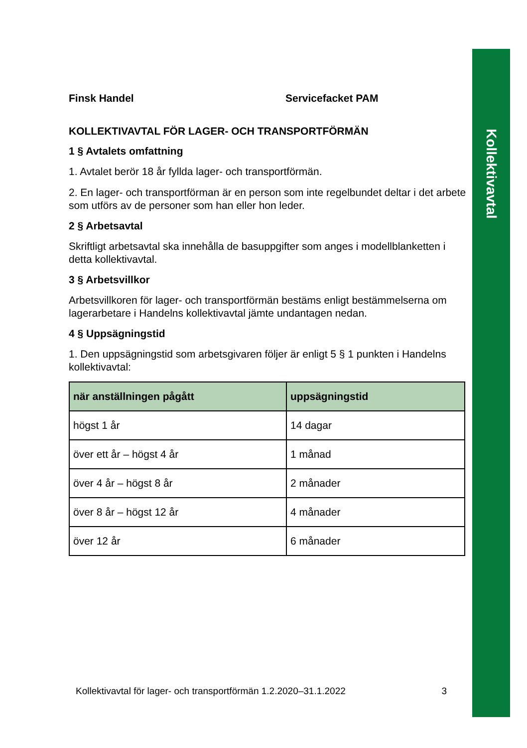Kollektivavtal
Finsk Handel Servicefacket PAM
KOLLEKTIVAVTAL FÖR LAGER- OCH TRANSPORTFÖRMÄN
1 § Avtalets omfattning
1. Avtalet berör 18 år fyllda lager- och transportförmän.
2. En lager- och transportförman är en person som inte regelbundet deltar i det arbete som utförs av de personer som han eller hon leder.
2 § Arbetsavtal
Skriftligt arbetsavtal ska innehålla de basuppgifter som anges i modellblanketten i detta kollektivavtal.
3 § Arbetsvillkor
Arbetsvillkoren för lager- och transportförmän bestäms enligt bestämmelserna om lagerarbetare i Handelns kollektivavtal jämte undantagen nedan.
4 § Uppsägningstid
1. Den uppsägningstid som arbetsgivaren följer är enligt 5 § 1 punkten i Handelns kollektivavtal:
| när anställningen pågått | uppsägningstid |
| --- | --- |
| högst 1 år | 14 dagar |
| över ett år – högst 4 år | 1 månad |
| över 4 år – högst 8 år | 2 månader |
| över 8 år – högst 12 år | 4 månader |
| över 12 år | 6 månader |
Kollektivavtal för lager- och transportförmän 1.2.2020–31.1.2022 3